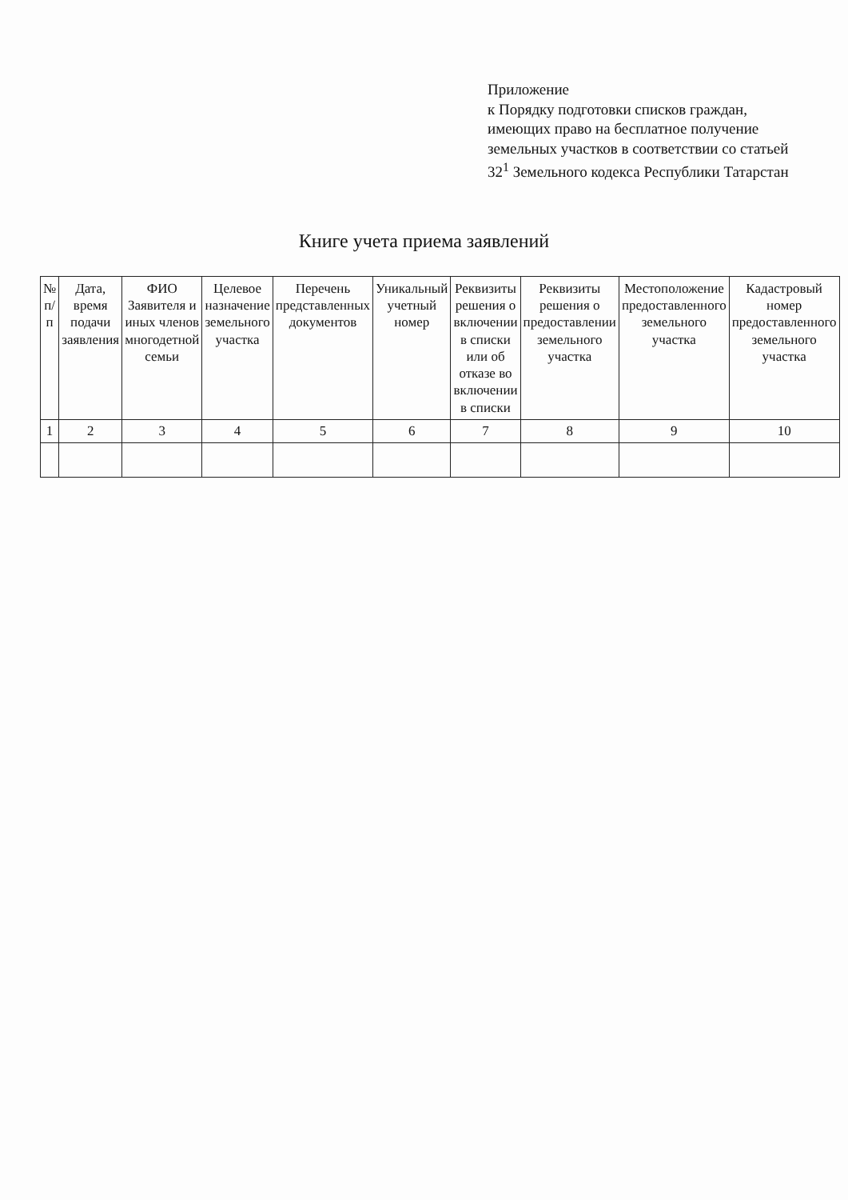Приложение
к Порядку подготовки списков граждан, имеющих право на бесплатное получение земельных участков в соответствии со статьей 32<sup>1</sup> Земельного кодекса Республики Татарстан
Книге учета приема заявлений
| № п/п | Дата, время подачи заявления | ФИО Заявителя и иных членов многодетной семьи | Целевое назначение земельного участка | Перечень представленных документов | Уникальный учетный номер | Реквизиты решения о включении в списки или об отказе во включении в списки | Реквизиты решения о предоставлении земельного участка | Местоположение предоставленного земельного участка | Кадастровый номер предоставленного земельного участка |
| --- | --- | --- | --- | --- | --- | --- | --- | --- | --- |
| 1 | 2 | 3 | 4 | 5 | 6 | 7 | 8 | 9 | 10 |